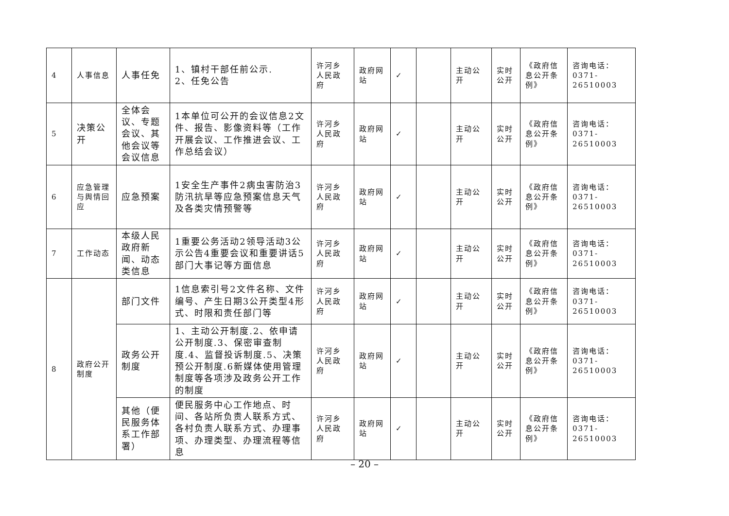| 4 | 人事信息 | 人事任免 | 1、镇村干部任前公示. 2、任免公告 | 许河乡人民政府 | 政府网站 | ✓ | | 主动公开 | 实时公开 | 《政府信息公开条例》 | 咨询电话：0371-26510003 |
| 5 | 决策公开 | 全体会议、专题会议、其他会议等会议信息 | 1本单位可公开的会议信息2文件、报告、影像资料等（工作开展会议、工作推进会议、工作总结会议） | 许河乡人民政府 | 政府网站 | ✓ | | 主动公开 | 实时公开 | 《政府信息公开条例》 | 咨询电话：0371-26510003 |
| 6 | 应急管理与舆情回应 | 应急预案 | 1安全生产事件2病虫害防治3防汛抗旱等应急预案信息天气及各类灾情预警等 | 许河乡人民政府 | 政府网站 | ✓ | | 主动公开 | 实时公开 | 《政府信息公开条例》 | 咨询电话：0371-26510003 |
| 7 | 工作动态 | 本级人民政府新闻、动态类信息 | 1重要公务活动2领导活动3公示公告4重要会议和重要讲话5部门大事记等方面信息 | 许河乡人民政府 | 政府网站 | ✓ | | 主动公开 | 实时公开 | 《政府信息公开条例》 | 咨询电话：0371-26510003 |
| 8 | 政府公开制度 | 部门文件 | 1信息索引号2文件名称、文件编号、产生日期3公开类型4形式、时限和责任部门等 | 许河乡人民政府 | 政府网站 | ✓ | | 主动公开 | 实时公开 | 《政府信息公开条例》 | 咨询电话：0371-26510003 |
| | | 政务公开制度 | 1、主动公开制度.2、依申请公开制度.3、保密审查制度.4、监督投诉制度.5、决策预公开制度.6新媒体使用管理制度等各项涉及政务公开工作的制度 | 许河乡人民政府 | 政府网站 | ✓ | | 主动公开 | 实时公开 | 《政府信息公开条例》 | 咨询电话：0371-26510003 |
| | | 其他（便民服务体系工作部署） | 便民服务中心工作地点、时间、各站所负责人联系方式、各村负责人联系方式、办理事项、办理类型、办理流程等信息 | 许河乡人民政府 | 政府网站 | ✓ | | 主动公开 | 实时公开 | 《政府信息公开条例》 | 咨询电话：0371-26510003 |
– 20 –